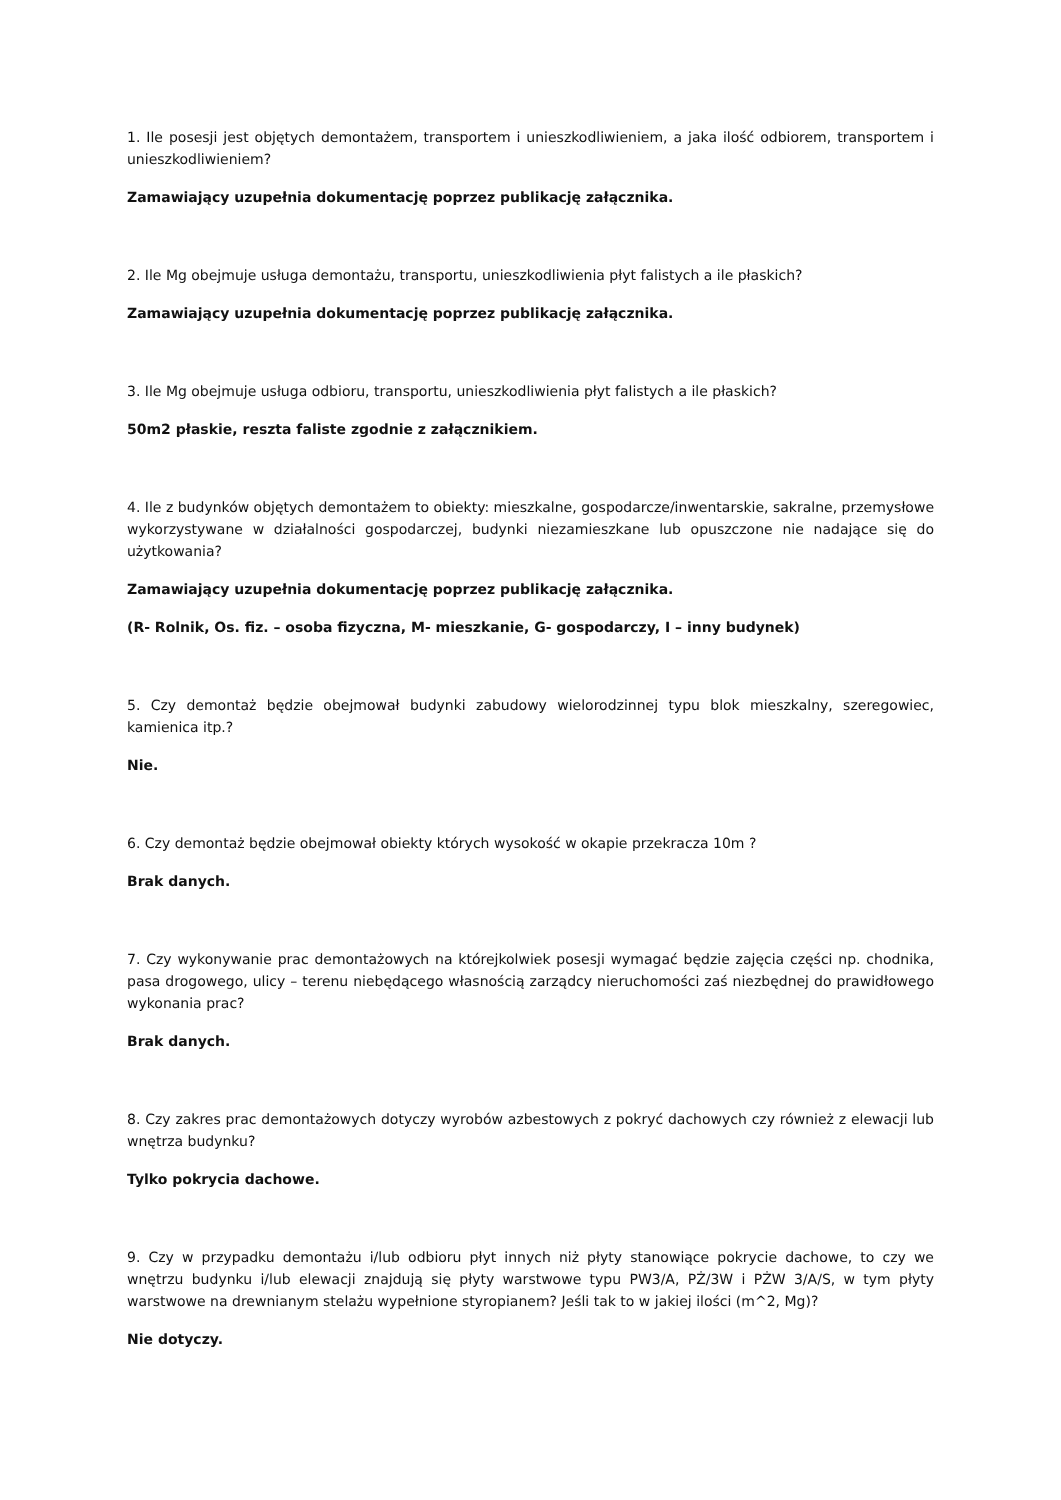1. Ile posesji jest objętych demontażem, transportem i unieszkodliwieniem, a jaka ilość odbiorem, transportem i unieszkodliwieniem?
Zamawiający uzupełnia dokumentację poprzez publikację załącznika.
2. Ile Mg obejmuje usługa demontażu, transportu, unieszkodliwienia płyt falistych a ile płaskich?
Zamawiający uzupełnia dokumentację poprzez publikację załącznika.
3. Ile Mg obejmuje usługa odbioru, transportu, unieszkodliwienia płyt falistych a ile płaskich?
50m2 płaskie, reszta faliste zgodnie z załącznikiem.
4. Ile z budynków objętych demontażem to obiekty: mieszkalne, gospodarcze/inwentarskie, sakralne, przemysłowe wykorzystywane w działalności gospodarczej, budynki niezamieszkane lub opuszczone nie nadające się do użytkowania?
Zamawiający uzupełnia dokumentację poprzez publikację załącznika.
(R- Rolnik, Os. fiz. – osoba fizyczna, M- mieszkanie, G- gospodarczy, I – inny budynek)
5. Czy demontaż będzie obejmował budynki zabudowy wielorodzinnej typu blok mieszkalny, szeregowiec, kamienica itp.?
Nie.
6. Czy demontaż będzie obejmował obiekty których wysokość w okapie przekracza 10m ?
Brak danych.
7. Czy wykonywanie prac demontażowych na którejkolwiek posesji wymagać będzie zajęcia części np. chodnika, pasa drogowego, ulicy – terenu niebędącego własnością zarządcy nieruchomości zaś niezbędnej do prawidłowego wykonania prac?
Brak danych.
8. Czy zakres prac demontażowych dotyczy wyrobów azbestowych z pokryć dachowych czy również z elewacji lub wnętrza budynku?
Tylko pokrycia dachowe.
9. Czy w przypadku demontażu i/lub odbioru płyt innych niż płyty stanowiące pokrycie dachowe, to czy we wnętrzu budynku i/lub elewacji znajdują się płyty warstwowe typu PW3/A, PŻ/3W i PŻW 3/A/S, w tym płyty warstwowe na drewnianym stelażu wypełnione styropianem? Jeśli tak to w jakiej ilości (m^2, Mg)?
Nie dotyczy.